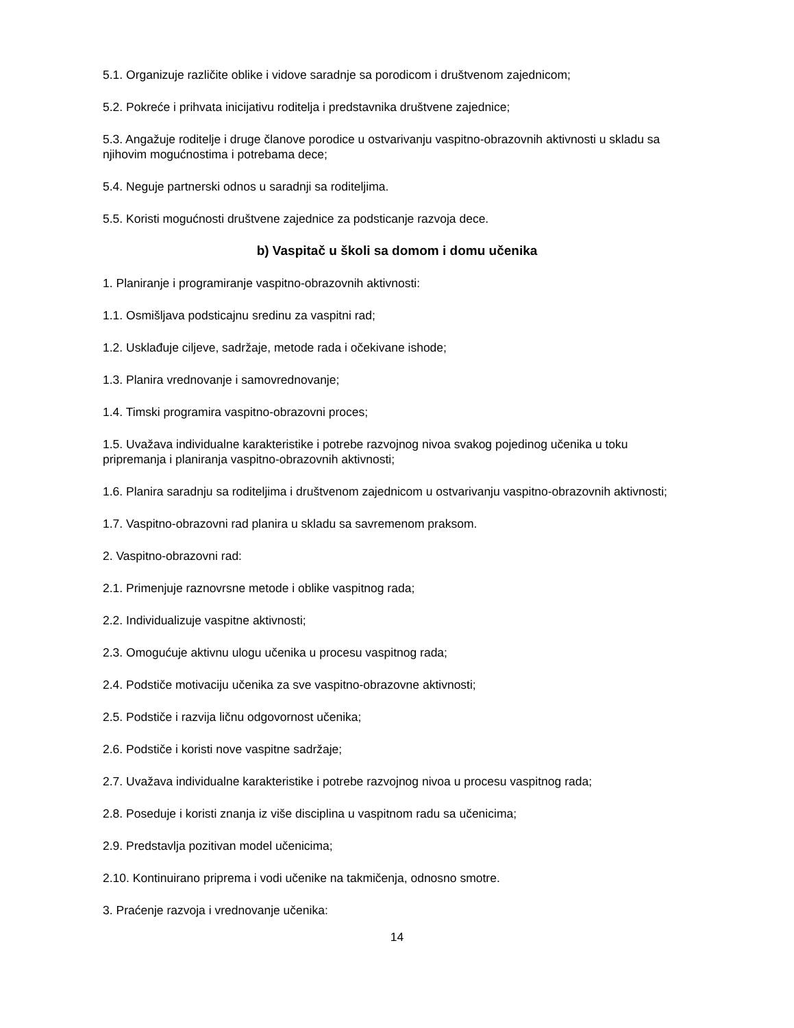5.1. Organizuje različite oblike i vidove saradnje sa porodicom i društvenom zajednicom;
5.2. Pokreće i prihvata inicijativu roditelja i predstavnika društvene zajednice;
5.3. Angažuje roditelje i druge članove porodice u ostvarivanju vaspitno-obrazovnih aktivnosti u skladu sa njihovim mogućnostima i potrebama dece;
5.4. Neguje partnerski odnos u saradnji sa roditeljima.
5.5. Koristi mogućnosti društvene zajednice za podsticanje razvoja dece.
b) Vaspitač u školi sa domom i domu učenika
1. Planiranje i programiranje vaspitno-obrazovnih aktivnosti:
1.1. Osmišljava podsticajnu sredinu za vaspitni rad;
1.2. Usklađuje ciljeve, sadržaje, metode rada i očekivane ishode;
1.3. Planira vrednovanje i samovrednovanje;
1.4. Timski programira vaspitno-obrazovni proces;
1.5. Uvažava individualne karakteristike i potrebe razvojnog nivoa svakog pojedinog učenika u toku pripremanja i planiranja vaspitno-obrazovnih aktivnosti;
1.6. Planira saradnju sa roditeljima i društvenom zajednicom u ostvarivanju vaspitno-obrazovnih aktivnosti;
1.7. Vaspitno-obrazovni rad planira u skladu sa savremenom praksom.
2. Vaspitno-obrazovni rad:
2.1. Primenjuje raznovrsne metode i oblike vaspitnog rada;
2.2. Individualizuje vaspitne aktivnosti;
2.3. Omogućuje aktivnu ulogu učenika u procesu vaspitnog rada;
2.4. Podstiče motivaciju učenika za sve vaspitno-obrazovne aktivnosti;
2.5. Podstiče i razvija ličnu odgovornost učenika;
2.6. Podstiče i koristi nove vaspitne sadržaje;
2.7. Uvažava individualne karakteristike i potrebe razvojnog nivoa u procesu vaspitnog rada;
2.8. Poseduje i koristi znanja iz više disciplina u vaspitnom radu sa učenicima;
2.9. Predstavlja pozitivan model učenicima;
2.10. Kontinuirano priprema i vodi učenike na takmičenja, odnosno smotre.
3. Praćenje razvoja i vrednovanje učenika:
14